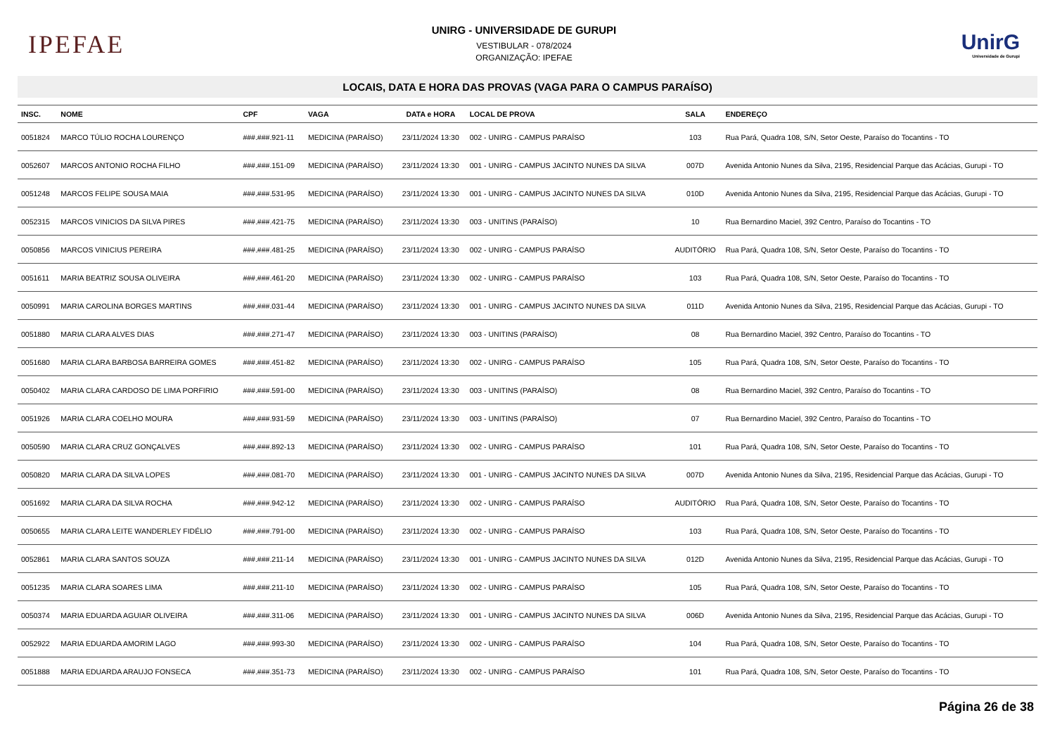IPEFAE
UNIRG - UNIVERSIDADE DE GURUPI
VESTIBULAR - 078/2024
ORGANIZAÇÃO: IPEFAE
UnirG
Universidade de Gurupi
LOCAIS, DATA E HORA DAS PROVAS (VAGA PARA O CAMPUS PARAÍSO)
| INSC. | NOME | CPF | VAGA | DATA e HORA | LOCAL DE PROVA | SALA | ENDEREÇO |
| --- | --- | --- | --- | --- | --- | --- | --- |
| 0051824 | MARCO TÚLIO ROCHA LOURENÇO | ###.###.921-11 | MEDICINA (PARAÍSO) | 23/11/2024 13:30 | 002 - UNIRG - CAMPUS PARAÍSO | 103 | Rua Pará, Quadra 108, S/N, Setor Oeste, Paraíso do Tocantins - TO |
| 0052607 | MARCOS ANTONIO ROCHA FILHO | ###.###.151-09 | MEDICINA (PARAÍSO) | 23/11/2024 13:30 | 001 - UNIRG - CAMPUS JACINTO NUNES DA SILVA | 007D | Avenida Antonio Nunes da Silva, 2195, Residencial Parque das Acácias, Gurupi - TO |
| 0051248 | MARCOS FELIPE SOUSA MAIA | ###.###.531-95 | MEDICINA (PARAÍSO) | 23/11/2024 13:30 | 001 - UNIRG - CAMPUS JACINTO NUNES DA SILVA | 010D | Avenida Antonio Nunes da Silva, 2195, Residencial Parque das Acácias, Gurupi - TO |
| 0052315 | MARCOS VINICIOS DA SILVA PIRES | ###.###.421-75 | MEDICINA (PARAÍSO) | 23/11/2024 13:30 | 003 - UNITINS (PARAÍSO) | 10 | Rua Bernardino Maciel, 392 Centro, Paraíso do Tocantins - TO |
| 0050856 | MARCOS VINICIUS PEREIRA | ###.###.481-25 | MEDICINA (PARAÍSO) | 23/11/2024 13:30 | 002 - UNIRG - CAMPUS PARAÍSO | AUDITÓRIO | Rua Pará, Quadra 108, S/N, Setor Oeste, Paraíso do Tocantins - TO |
| 0051611 | MARIA BEATRIZ SOUSA OLIVEIRA | ###.###.461-20 | MEDICINA (PARAÍSO) | 23/11/2024 13:30 | 002 - UNIRG - CAMPUS PARAÍSO | 103 | Rua Pará, Quadra 108, S/N, Setor Oeste, Paraíso do Tocantins - TO |
| 0050991 | MARIA CAROLINA BORGES MARTINS | ###.###.031-44 | MEDICINA (PARAÍSO) | 23/11/2024 13:30 | 001 - UNIRG - CAMPUS JACINTO NUNES DA SILVA | 011D | Avenida Antonio Nunes da Silva, 2195, Residencial Parque das Acácias, Gurupi - TO |
| 0051880 | MARIA CLARA ALVES DIAS | ###.###.271-47 | MEDICINA (PARAÍSO) | 23/11/2024 13:30 | 003 - UNITINS (PARAÍSO) | 08 | Rua Bernardino Maciel, 392 Centro, Paraíso do Tocantins - TO |
| 0051680 | MARIA CLARA BARBOSA BARREIRA GOMES | ###.###.451-82 | MEDICINA (PARAÍSO) | 23/11/2024 13:30 | 002 - UNIRG - CAMPUS PARAÍSO | 105 | Rua Pará, Quadra 108, S/N, Setor Oeste, Paraíso do Tocantins - TO |
| 0050402 | MARIA CLARA CARDOSO DE LIMA PORFIRIO | ###.###.591-00 | MEDICINA (PARAÍSO) | 23/11/2024 13:30 | 003 - UNITINS (PARAÍSO) | 08 | Rua Bernardino Maciel, 392 Centro, Paraíso do Tocantins - TO |
| 0051926 | MARIA CLARA COELHO MOURA | ###.###.931-59 | MEDICINA (PARAÍSO) | 23/11/2024 13:30 | 003 - UNITINS (PARAÍSO) | 07 | Rua Bernardino Maciel, 392 Centro, Paraíso do Tocantins - TO |
| 0050590 | MARIA CLARA CRUZ GONÇALVES | ###.###.892-13 | MEDICINA (PARAÍSO) | 23/11/2024 13:30 | 002 - UNIRG - CAMPUS PARAÍSO | 101 | Rua Pará, Quadra 108, S/N, Setor Oeste, Paraíso do Tocantins - TO |
| 0050820 | MARIA CLARA DA SILVA LOPES | ###.###.081-70 | MEDICINA (PARAÍSO) | 23/11/2024 13:30 | 001 - UNIRG - CAMPUS JACINTO NUNES DA SILVA | 007D | Avenida Antonio Nunes da Silva, 2195, Residencial Parque das Acácias, Gurupi - TO |
| 0051692 | MARIA CLARA DA SILVA ROCHA | ###.###.942-12 | MEDICINA (PARAÍSO) | 23/11/2024 13:30 | 002 - UNIRG - CAMPUS PARAÍSO | AUDITÓRIO | Rua Pará, Quadra 108, S/N, Setor Oeste, Paraíso do Tocantins - TO |
| 0050655 | MARIA CLARA LEITE WANDERLEY FIDÉLIO | ###.###.791-00 | MEDICINA (PARAÍSO) | 23/11/2024 13:30 | 002 - UNIRG - CAMPUS PARAÍSO | 103 | Rua Pará, Quadra 108, S/N, Setor Oeste, Paraíso do Tocantins - TO |
| 0052861 | MARIA CLARA SANTOS SOUZA | ###.###.211-14 | MEDICINA (PARAÍSO) | 23/11/2024 13:30 | 001 - UNIRG - CAMPUS JACINTO NUNES DA SILVA | 012D | Avenida Antonio Nunes da Silva, 2195, Residencial Parque das Acácias, Gurupi - TO |
| 0051235 | MARIA CLARA SOARES LIMA | ###.###.211-10 | MEDICINA (PARAÍSO) | 23/11/2024 13:30 | 002 - UNIRG - CAMPUS PARAÍSO | 105 | Rua Pará, Quadra 108, S/N, Setor Oeste, Paraíso do Tocantins - TO |
| 0050374 | MARIA EDUARDA AGUIAR OLIVEIRA | ###.###.311-06 | MEDICINA (PARAÍSO) | 23/11/2024 13:30 | 001 - UNIRG - CAMPUS JACINTO NUNES DA SILVA | 006D | Avenida Antonio Nunes da Silva, 2195, Residencial Parque das Acácias, Gurupi - TO |
| 0052922 | MARIA EDUARDA AMORIM LAGO | ###.###.993-30 | MEDICINA (PARAÍSO) | 23/11/2024 13:30 | 002 - UNIRG - CAMPUS PARAÍSO | 104 | Rua Pará, Quadra 108, S/N, Setor Oeste, Paraíso do Tocantins - TO |
| 0051888 | MARIA EDUARDA ARAUJO FONSECA | ###.###.351-73 | MEDICINA (PARAÍSO) | 23/11/2024 13:30 | 002 - UNIRG - CAMPUS PARAÍSO | 101 | Rua Pará, Quadra 108, S/N, Setor Oeste, Paraíso do Tocantins - TO |
Página 26 de 38